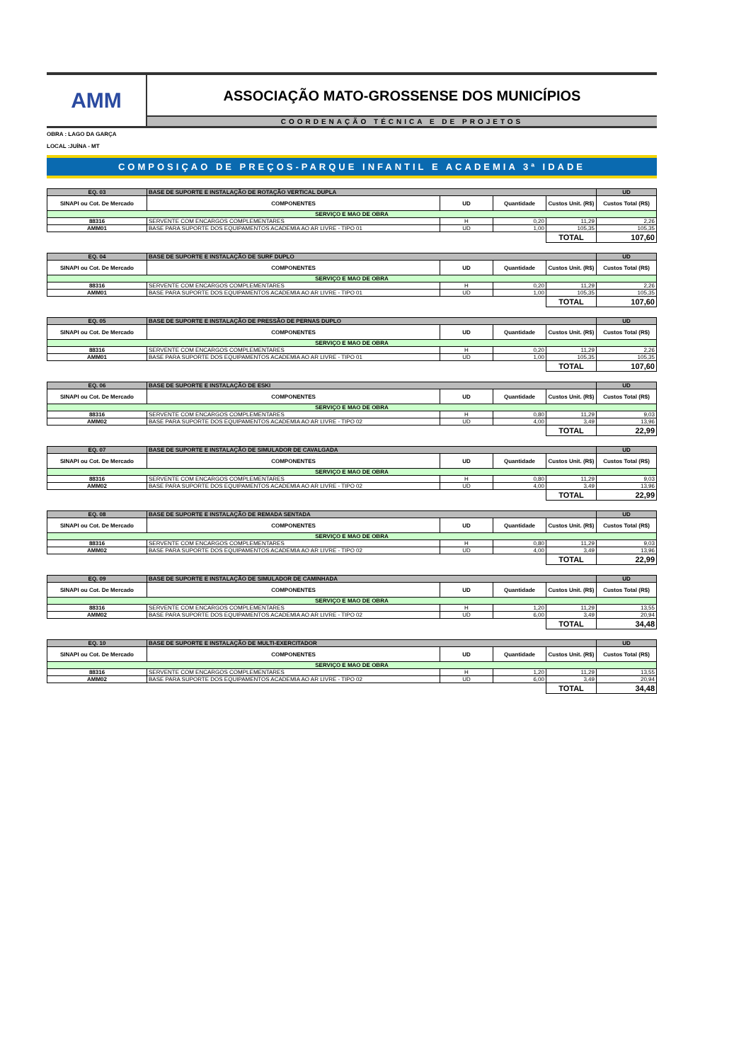AMM
ASSOCIAÇÃO MATO-GROSSENSE DOS MUNICÍPIOS
COORDENAÇÃO TÉCNICA E DE PROJETOS
OBRA : LAGO DA GARÇA
LOCAL :JUÍNA - MT
COMPOSIÇAO DE PREÇOS-PARQUE INFANTIL E ACADEMIA 3ª IDADE
| EQ. 03 | BASE DE SUPORTE E INSTALAÇÃO DE ROTAÇÃO VERTICAL DUPLA | | | | UD |
| SINAPI ou Cot. De Mercado | COMPONENTES | UD | Quantidade | Custos Unit. (R$) | Custos Total (R$) |
| SERVIÇO E MAO DE OBRA | | | | | |
| 88316 | SERVENTE COM ENCARGOS COMPLEMENTARES | H | 0,20 | 11,29 | 2,26 |
| AMM01 | BASE PARA SUPORTE DOS EQUIPAMENTOS ACADEMIA AO AR LIVRE - TIPO 01 | UD | 1,00 | 105,35 | 105,35 |
| | | | | TOTAL | 107,60 |
| EQ. 04 | BASE DE SUPORTE E INSTALAÇÃO DE SURF DUPLO | | | | UD |
| SINAPI ou Cot. De Mercado | COMPONENTES | UD | Quantidade | Custos Unit. (R$) | Custos Total (R$) |
| SERVIÇO E MAO DE OBRA | | | | | |
| 88316 | SERVENTE COM ENCARGOS COMPLEMENTARES | H | 0,20 | 11,29 | 2,26 |
| AMM01 | BASE PARA SUPORTE DOS EQUIPAMENTOS ACADEMIA AO AR LIVRE - TIPO 01 | UD | 1,00 | 105,35 | 105,35 |
| | | | | TOTAL | 107,60 |
| EQ. 05 | BASE DE SUPORTE E INSTALAÇÃO DE PRESSÃO DE PERNAS DUPLO | | | | UD |
| SINAPI ou Cot. De Mercado | COMPONENTES | UD | Quantidade | Custos Unit. (R$) | Custos Total (R$) |
| SERVIÇO E MAO DE OBRA | | | | | |
| 88316 | SERVENTE COM ENCARGOS COMPLEMENTARES | H | 0,20 | 11,29 | 2,26 |
| AMM01 | BASE PARA SUPORTE DOS EQUIPAMENTOS ACADEMIA AO AR LIVRE - TIPO 01 | UD | 1,00 | 105,35 | 105,35 |
| | | | | TOTAL | 107,60 |
| EQ. 06 | BASE DE SUPORTE E INSTALAÇÃO DE ESKI | | | | UD |
| SINAPI ou Cot. De Mercado | COMPONENTES | UD | Quantidade | Custos Unit. (R$) | Custos Total (R$) |
| SERVIÇO E MAO DE OBRA | | | | | |
| 88316 | SERVENTE COM ENCARGOS COMPLEMENTARES | H | 0,80 | 11,29 | 9,03 |
| AMM02 | BASE PARA SUPORTE DOS EQUIPAMENTOS ACADEMIA AO AR LIVRE - TIPO 02 | UD | 4,00 | 3,49 | 13,96 |
| | | | | TOTAL | 22,99 |
| EQ. 07 | BASE DE SUPORTE E INSTALAÇÃO DE SIMULADOR DE CAVALGADA | | | | UD |
| SINAPI ou Cot. De Mercado | COMPONENTES | UD | Quantidade | Custos Unit. (R$) | Custos Total (R$) |
| SERVIÇO E MAO DE OBRA | | | | | |
| 88316 | SERVENTE COM ENCARGOS COMPLEMENTARES | H | 0,80 | 11,29 | 9,03 |
| AMM02 | BASE PARA SUPORTE DOS EQUIPAMENTOS ACADEMIA AO AR LIVRE - TIPO 02 | UD | 4,00 | 3,49 | 13,96 |
| | | | | TOTAL | 22,99 |
| EQ. 08 | BASE DE SUPORTE E INSTALAÇÃO DE REMADA SENTADA | | | | UD |
| SINAPI ou Cot. De Mercado | COMPONENTES | UD | Quantidade | Custos Unit. (R$) | Custos Total (R$) |
| SERVIÇO E MAO DE OBRA | | | | | |
| 88316 | SERVENTE COM ENCARGOS COMPLEMENTARES | H | 0,80 | 11,29 | 9,03 |
| AMM02 | BASE PARA SUPORTE DOS EQUIPAMENTOS ACADEMIA AO AR LIVRE - TIPO 02 | UD | 4,00 | 3,49 | 13,96 |
| | | | | TOTAL | 22,99 |
| EQ. 09 | BASE DE SUPORTE E INSTALAÇÃO DE SIMULADOR DE CAMINHADA | | | | UD |
| SINAPI ou Cot. De Mercado | COMPONENTES | UD | Quantidade | Custos Unit. (R$) | Custos Total (R$) |
| SERVIÇO E MAO DE OBRA | | | | | |
| 88316 | SERVENTE COM ENCARGOS COMPLEMENTARES | H | 1,20 | 11,29 | 13,55 |
| AMM02 | BASE PARA SUPORTE DOS EQUIPAMENTOS ACADEMIA AO AR LIVRE - TIPO 02 | UD | 6,00 | 3,49 | 20,94 |
| | | | | TOTAL | 34,48 |
| EQ. 10 | BASE DE SUPORTE E INSTALAÇÃO DE MULTI-EXERCITADOR | | | | UD |
| SINAPI ou Cot. De Mercado | COMPONENTES | UD | Quantidade | Custos Unit. (R$) | Custos Total (R$) |
| SERVIÇO E MAO DE OBRA | | | | | |
| 88316 | SERVENTE COM ENCARGOS COMPLEMENTARES | H | 1,20 | 11,29 | 13,55 |
| AMM02 | BASE PARA SUPORTE DOS EQUIPAMENTOS ACADEMIA AO AR LIVRE - TIPO 02 | UD | 6,00 | 3,49 | 20,94 |
| | | | | TOTAL | 34,48 |